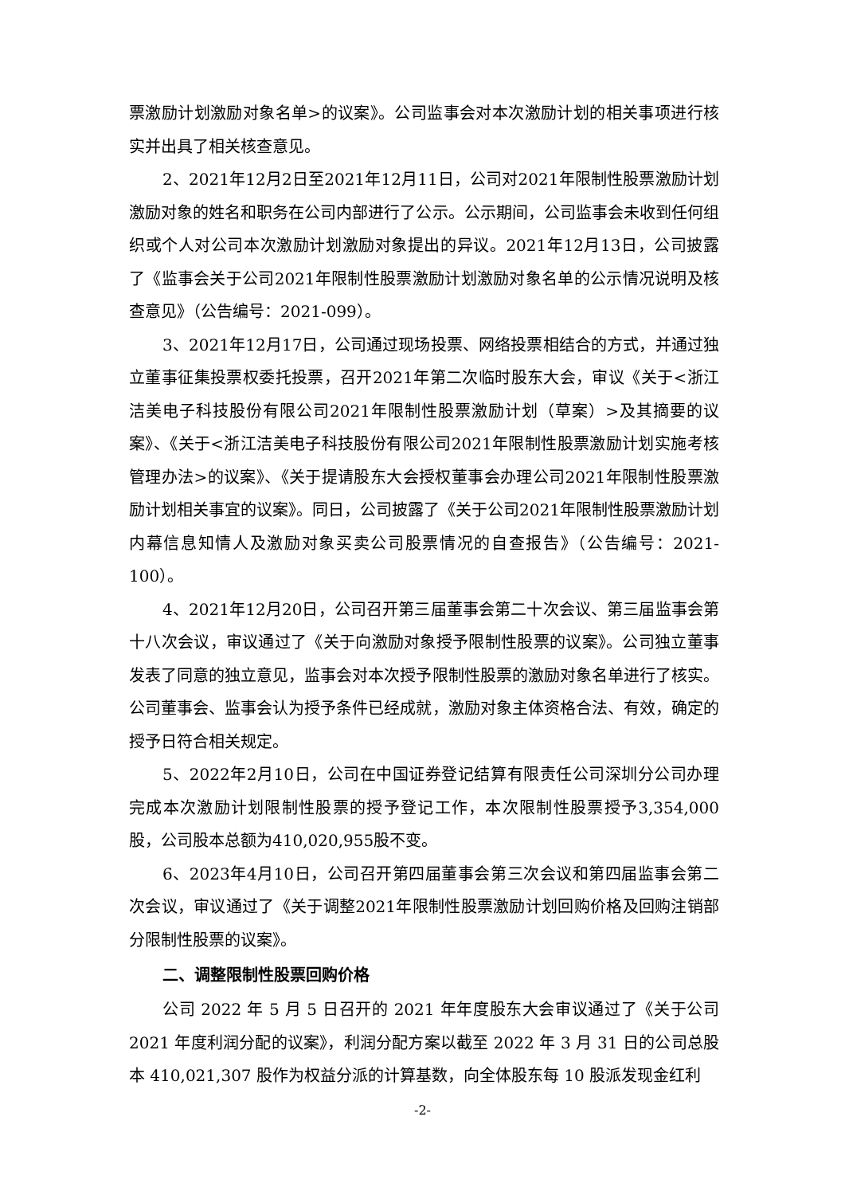票激励计划激励对象名单>的议案》。公司监事会对本次激励计划的相关事项进行核实并出具了相关核查意见。
2、2021年12月2日至2021年12月11日，公司对2021年限制性股票激励计划激励对象的姓名和职务在公司内部进行了公示。公示期间，公司监事会未收到任何组织或个人对公司本次激励计划激励对象提出的异议。2021年12月13日，公司披露了《监事会关于公司2021年限制性股票激励计划激励对象名单的公示情况说明及核查意见》（公告编号：2021-099）。
3、2021年12月17日，公司通过现场投票、网络投票相结合的方式，并通过独立董事征集投票权委托投票，召开2021年第二次临时股东大会，审议《关于<浙江洁美电子科技股份有限公司2021年限制性股票激励计划（草案）>及其摘要的议案》、《关于<浙江洁美电子科技股份有限公司2021年限制性股票激励计划实施考核管理办法>的议案》、《关于提请股东大会授权董事会办理公司2021年限制性股票激励计划相关事宜的议案》。同日，公司披露了《关于公司2021年限制性股票激励计划内幕信息知情人及激励对象买卖公司股票情况的自查报告》（公告编号：2021-100）。
4、2021年12月20日，公司召开第三届董事会第二十次会议、第三届监事会第十八次会议，审议通过了《关于向激励对象授予限制性股票的议案》。公司独立董事发表了同意的独立意见，监事会对本次授予限制性股票的激励对象名单进行了核实。公司董事会、监事会认为授予条件已经成就，激励对象主体资格合法、有效，确定的授予日符合相关规定。
5、2022年2月10日，公司在中国证券登记结算有限责任公司深圳分公司办理完成本次激励计划限制性股票的授予登记工作，本次限制性股票授予3,354,000股，公司股本总额为410,020,955股不变。
6、2023年4月10日，公司召开第四届董事会第三次会议和第四届监事会第二次会议，审议通过了《关于调整2021年限制性股票激励计划回购价格及回购注销部分限制性股票的议案》。
二、调整限制性股票回购价格
公司 2022 年 5 月 5 日召开的 2021 年年度股东大会审议通过了《关于公司 2021 年度利润分配的议案》，利润分配方案以截至 2022 年 3 月 31 日的公司总股本 410,021,307 股作为权益分派的计算基数，向全体股东每 10 股派发现金红利
-2-